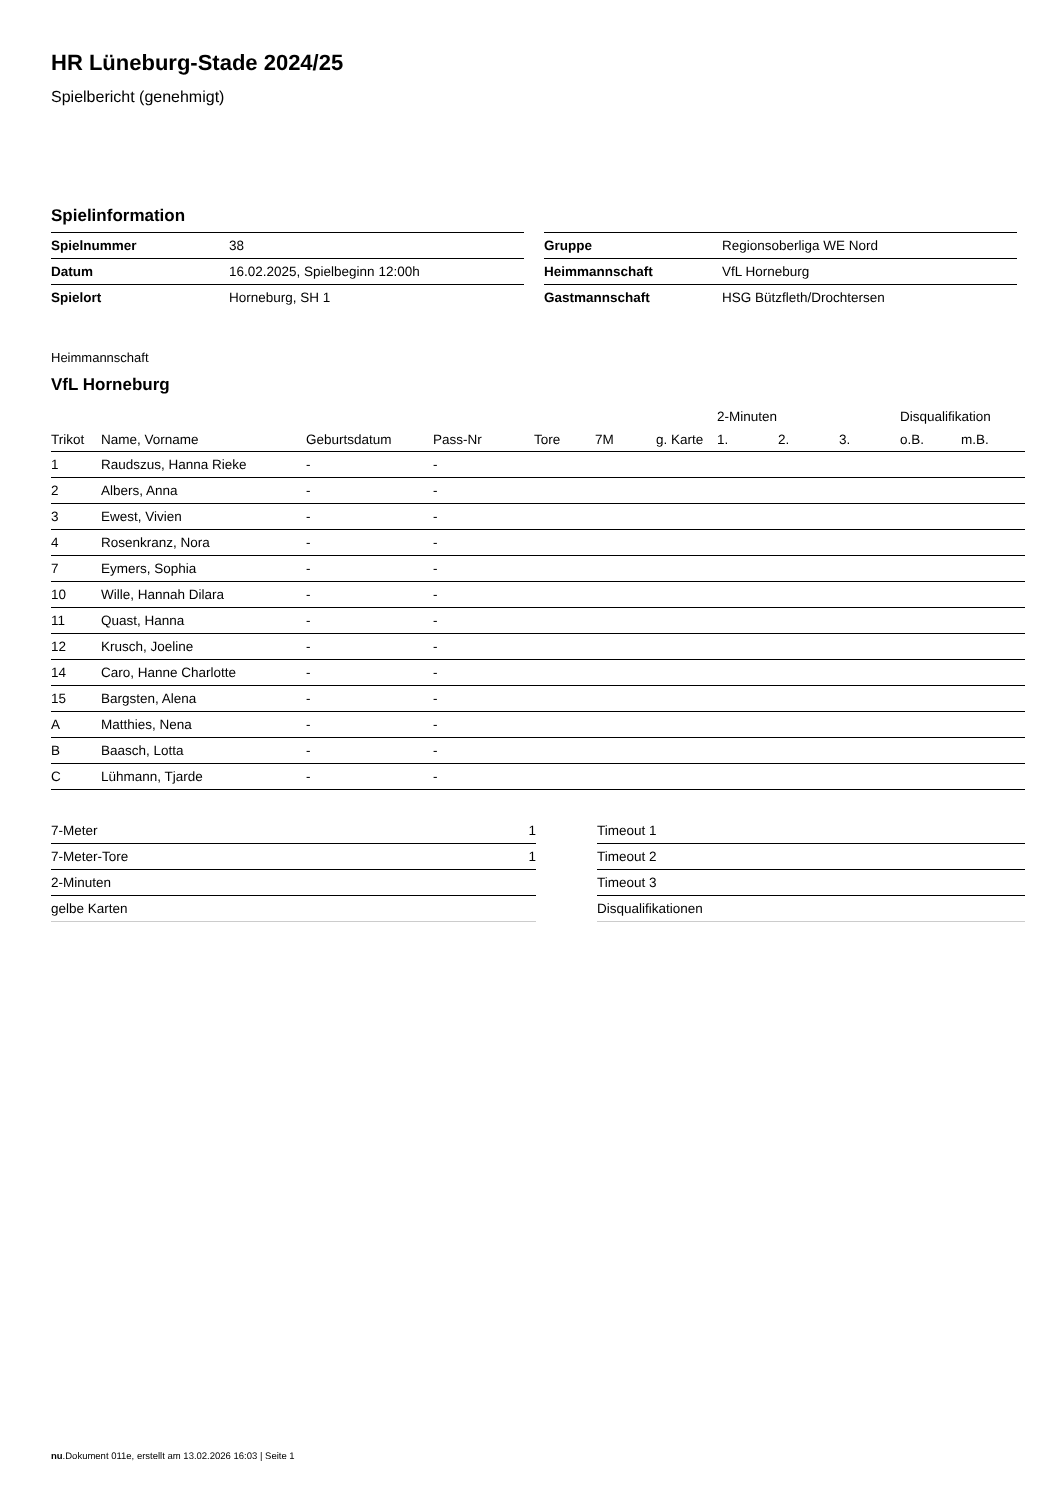HR Lüneburg-Stade 2024/25
Spielbericht (genehmigt)
Spielinformation
| Spielnummer | 38 |
| Datum | 16.02.2025, Spielbeginn 12:00h |
| Spielort | Horneburg, SH 1 |
| Gruppe | Regionsoberliga WE Nord |
| Heimmannschaft | VfL Horneburg |
| Gastmannschaft | HSG Bützfleth/Drochtersen |
Heimmannschaft
VfL Horneburg
| | | | | | | | 2-Minuten | | | Disqualifikation | |
| --- | --- | --- | --- | --- | --- | --- | --- | --- | --- | --- | --- |
| Trikot | Name, Vorname | Geburtsdatum | Pass-Nr | Tore | 7M | g. Karte | 1. | 2. | 3. | o.B. | m.B. |
| 1 | Raudszus, Hanna Rieke | - | - | | | | | | | | |
| 2 | Albers, Anna | - | - | | | | | | | | |
| 3 | Ewest, Vivien | - | - | | | | | | | | |
| 4 | Rosenkranz, Nora | - | - | | | | | | | | |
| 7 | Eymers, Sophia | - | - | | | | | | | | |
| 10 | Wille, Hannah Dilara | - | - | | | | | | | | |
| 11 | Quast, Hanna | - | - | | | | | | | | |
| 12 | Krusch, Joeline | - | - | | | | | | | | |
| 14 | Caro, Hanne Charlotte | - | - | | | | | | | | |
| 15 | Bargsten, Alena | - | - | | | | | | | | |
| A | Matthies, Nena | - | - | | | | | | | | |
| B | Baasch, Lotta | - | - | | | | | | | | |
| C | Lühmann, Tjarde | - | - | | | | | | | | |
| 7-Meter | 1 |
| 7-Meter-Tore | 1 |
| 2-Minuten | |
| gelbe Karten | |
| Timeout 1 |
| Timeout 2 |
| Timeout 3 |
| Disqualifikationen |
nu.Dokument 011e, erstellt am 13.02.2026 16:03 | Seite 1